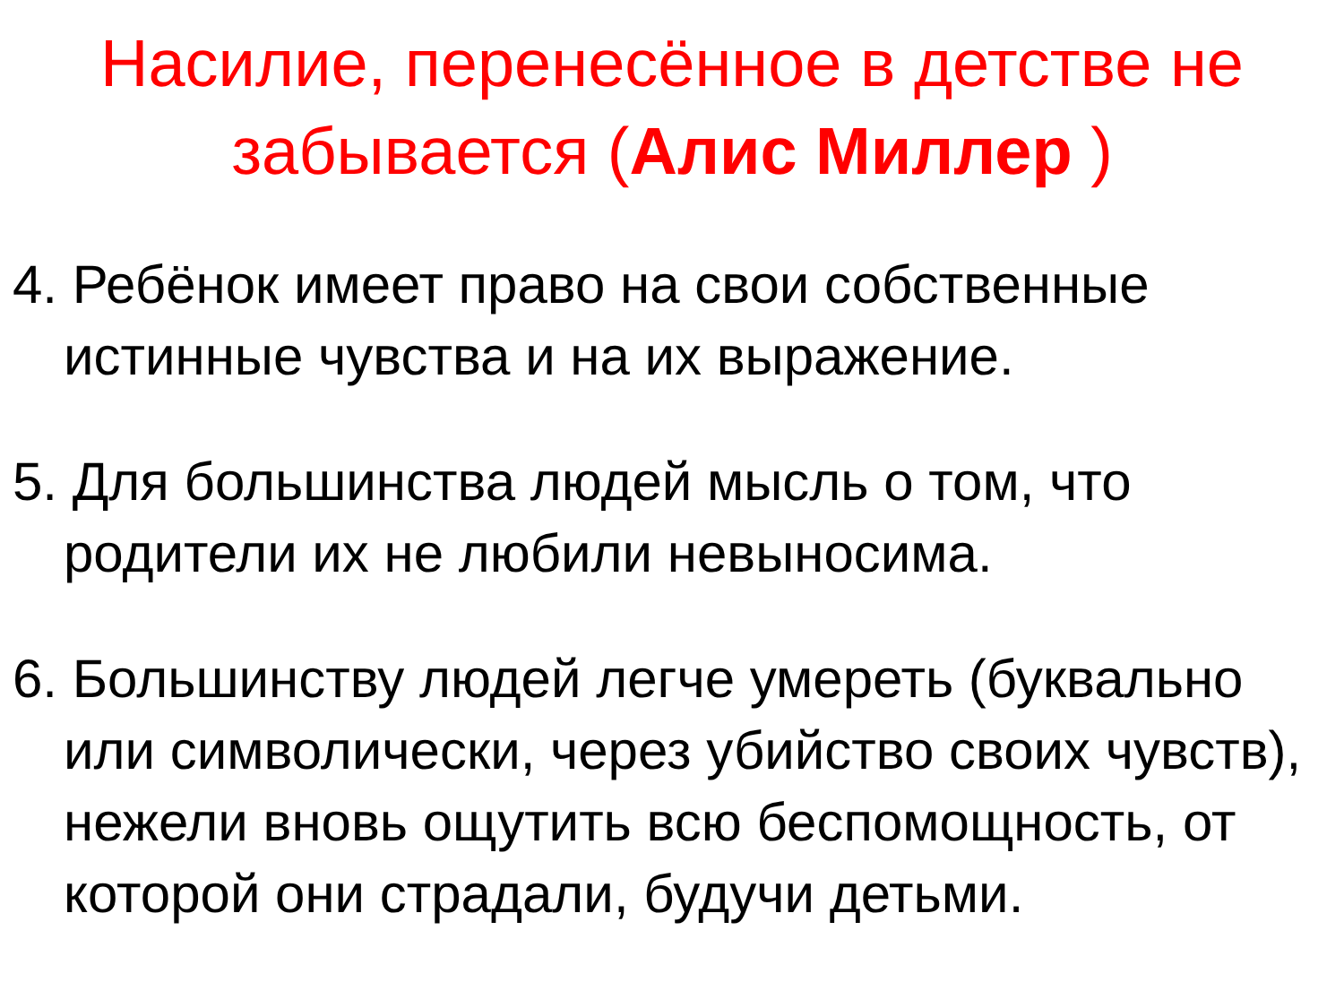Насилие, перенесённое в детстве не забывается (Алис Миллер )
4. Ребёнок имеет право на свои собственные истинные чувства и на их выражение.
5. Для большинства людей мысль о том, что родители их не любили невыносима.
6. Большинству людей легче умереть (буквально или символически, через убийство своих чувств), нежели вновь ощутить всю беспомощность, от которой они страдали, будучи детьми.